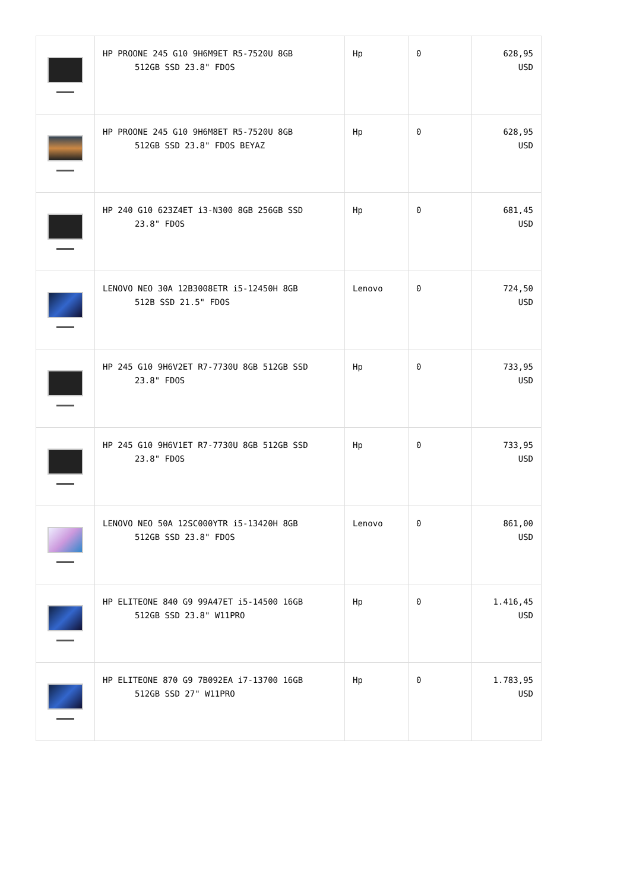| | HP PROONE 245 G10 9H6M9ET R5-7520U 8GB 512GB SSD 23.8" FDOS | Hp | 0 | 628,95 USD |
| | HP PROONE 245 G10 9H6M8ET R5-7520U 8GB 512GB SSD 23.8" FDOS BEYAZ | Hp | 0 | 628,95 USD |
| | HP 240 G10 623Z4ET i3-N300 8GB 256GB SSD 23.8" FDOS | Hp | 0 | 681,45 USD |
| | LENOVO NEO 30A 12B3008ETR i5-12450H 8GB 512B SSD 21.5" FDOS | Lenovo | 0 | 724,50 USD |
| | HP 245 G10 9H6V2ET R7-7730U 8GB 512GB SSD 23.8" FDOS | Hp | 0 | 733,95 USD |
| | HP 245 G10 9H6V1ET R7-7730U 8GB 512GB SSD 23.8" FDOS | Hp | 0 | 733,95 USD |
| | LENOVO NEO 50A 12SC000YTR i5-13420H 8GB 512GB SSD 23.8" FDOS | Lenovo | 0 | 861,00 USD |
| | HP ELITEONE 840 G9 99A47ET i5-14500 16GB 512GB SSD 23.8" W11PRO | Hp | 0 | 1.416,45 USD |
| | HP ELITEONE 870 G9 7B092EA i7-13700 16GB 512GB SSD 27" W11PRO | Hp | 0 | 1.783,95 USD |